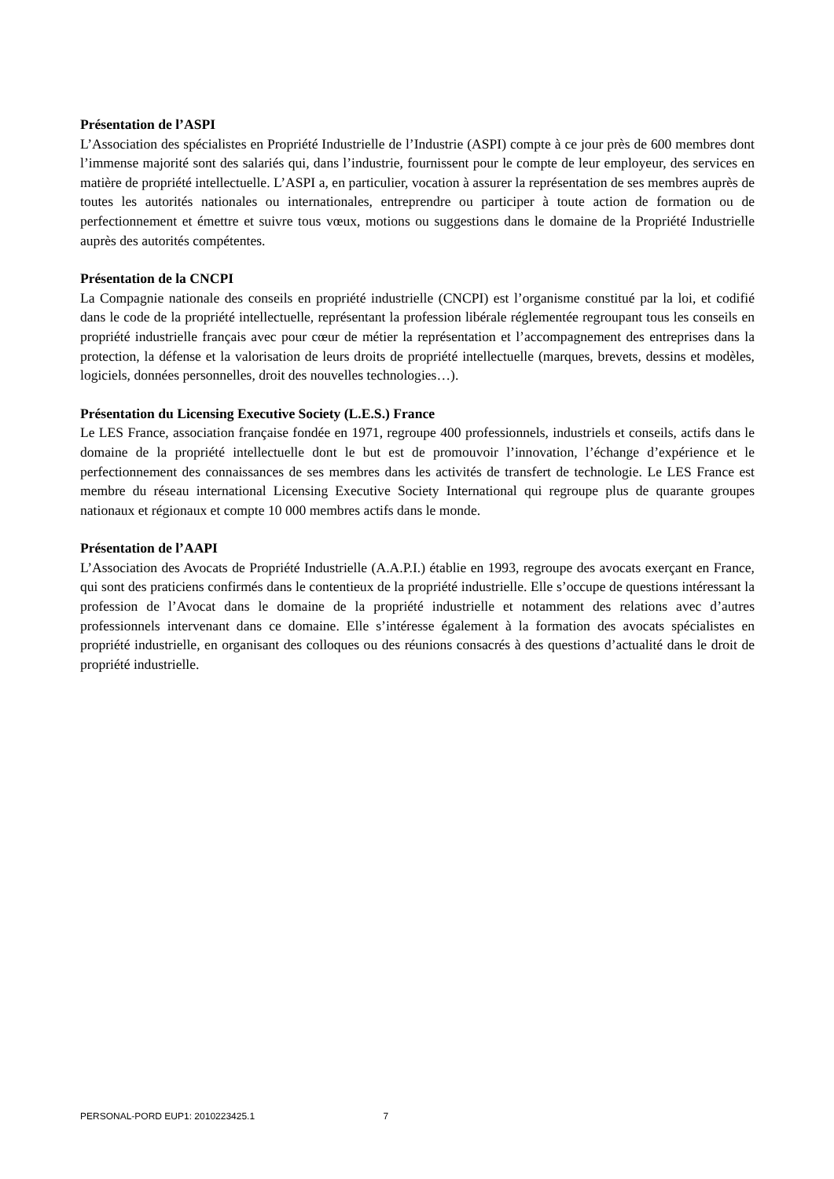Présentation de l’ASPI
L’Association des spécialistes en Propriété Industrielle de l’Industrie (ASPI) compte à ce jour près de 600 membres dont l’immense majorité sont des salariés qui, dans l’industrie, fournissent pour le compte de leur employeur, des services en matière de propriété intellectuelle. L’ASPI a, en particulier, vocation à assurer la représentation de ses membres auprès de toutes les autorités nationales ou internationales, entreprendre ou participer à toute action de formation ou de perfectionnement et émettre et suivre tous vœux, motions ou suggestions dans le domaine de la Propriété Industrielle auprès des autorités compétentes.
Présentation de la CNCPI
La Compagnie nationale des conseils en propriété industrielle (CNCPI) est l’organisme constitué par la loi, et codifié dans le code de la propriété intellectuelle, représentant la profession libérale réglementée regroupant tous les conseils en propriété industrielle français avec pour cœur de métier la représentation et l’accompagnement des entreprises dans la protection, la défense et la valorisation de leurs droits de propriété intellectuelle (marques, brevets, dessins et modèles, logiciels, données personnelles, droit des nouvelles technologies…).
Présentation du Licensing Executive Society (L.E.S.) France
Le LES France, association française fondée en 1971, regroupe 400 professionnels, industriels et conseils, actifs dans le domaine de la propriété intellectuelle dont le but est de promouvoir l’innovation, l’échange d’expérience et le perfectionnement des connaissances de ses membres dans les activités de transfert de technologie. Le LES France est membre du réseau international Licensing Executive Society International qui regroupe plus de quarante groupes nationaux et régionaux et compte 10 000 membres actifs dans le monde.
Présentation de l’AAPI
L’Association des Avocats de Propriété Industrielle (A.A.P.I.) établie en 1993, regroupe des avocats exerçant en France, qui sont des praticiens confirmés dans le contentieux de la propriété industrielle. Elle s’occupe de questions intéressant la profession de l’Avocat dans le domaine de la propriété industrielle et notamment des relations avec d’autres professionnels intervenant dans ce domaine. Elle s’intéresse également à la formation des avocats spécialistes en propriété industrielle, en organisant des colloques ou des réunions consacrés à des questions d’actualité dans le droit de propriété industrielle.
PERSONAL-PORD EUP1: 2010223425.1 7